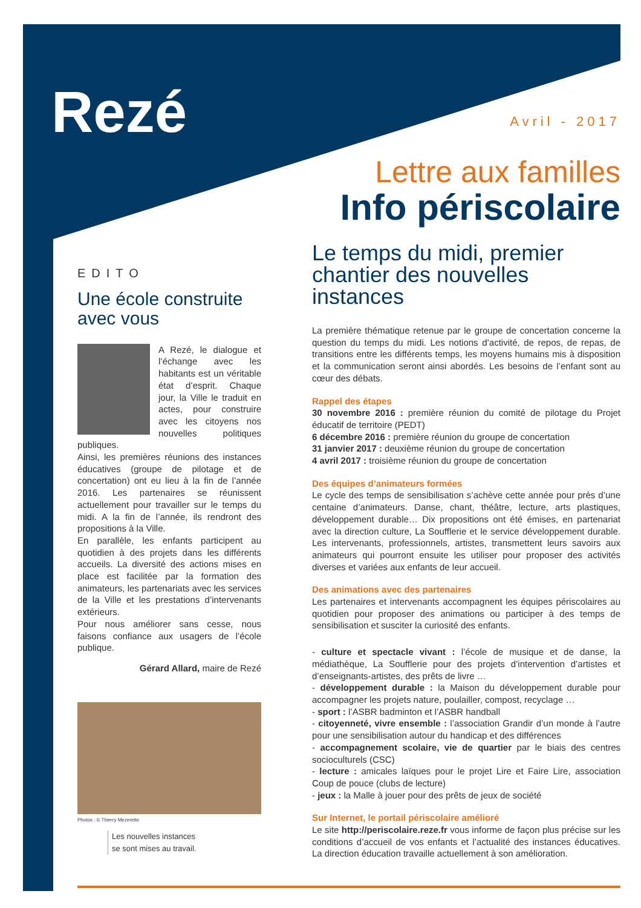Rezé Avril - 2017
Lettre aux familles
Info périscolaire
EDITO
Une école construite avec vous
A Rezé, le dialogue et l’échange avec les habitants est un véritable état d’esprit. Chaque jour, la Ville le traduit en actes, pour construire avec les citoyens nos nouvelles politiques publiques.
Ainsi, les premières réunions des instances éducatives (groupe de pilotage et de concertation) ont eu lieu à la fin de l’année 2016. Les partenaires se réunissent actuellement pour travailler sur le temps du midi. A la fin de l’année, ils rendront des propositions à la Ville.
En parallèle, les enfants participent au quotidien à des projets dans les différents accueils. La diversité des actions mises en place est facilitée par la formation des animateurs, les partenariats avec les services de la Ville et les prestations d’intervenants extérieurs.
Pour nous améliorer sans cesse, nous faisons confiance aux usagers de l’école publique.
Gérard Allard, maire de Rezé
Photos : © Thierry Mezerette
Les nouvelles instances
se sont mises au travail.
Le temps du midi, premier chantier des nouvelles instances
La première thématique retenue par le groupe de concertation concerne la question du temps du midi. Les notions d’activité, de repos, de repas, de transitions entre les différents temps, les moyens humains mis à disposition et la communication seront ainsi abordés. Les besoins de l’enfant sont au cœur des débats.
Rappel des étapes
30 novembre 2016 : première réunion du comité de pilotage du Projet éducatif de territoire (PEDT)
6 décembre 2016 : première réunion du groupe de concertation
31 janvier 2017 : deuxième réunion du groupe de concertation
4 avril 2017 : troisième réunion du groupe de concertation
Des équipes d’animateurs formées
Le cycle des temps de sensibilisation s’achève cette année pour près d’une centaine d’animateurs. Danse, chant, théâtre, lecture, arts plastiques, développement durable… Dix propositions ont été émises, en partenariat avec la direction culture, La Soufflerie et le service développement durable. Les intervenants, professionnels, artistes, transmettent leurs savoirs aux animateurs qui pourront ensuite les utiliser pour proposer des activités diverses et variées aux enfants de leur accueil.
Des animations avec des partenaires
Les partenaires et intervenants accompagnent les équipes périscolaires au quotidien pour proposer des animations ou participer à des temps de sensibilisation et susciter la curiosité des enfants.
- culture et spectacle vivant : l’école de musique et de danse, la médiathèque, La Soufflerie pour des projets d’intervention d’artistes et d’enseignants-artistes, des prêts de livre …
- développement durable : la Maison du développement durable pour accompagner les projets nature, poulailler, compost, recyclage …
- sport : l’ASBR badminton et l’ASBR handball
- citoyenneté, vivre ensemble : l’association Grandir d’un monde à l’autre pour une sensibilisation autour du handicap et des différences
- accompagnement scolaire, vie de quartier par le biais des centres socioculturels (CSC)
- lecture : amicales laïques pour le projet Lire et Faire Lire, association Coup de pouce (clubs de lecture)
- jeux : la Malle à jouer pour des prêts de jeux de société
Sur Internet, le portail périscolaire amélioré
Le site http://periscolaire.reze.fr vous informe de façon plus précise sur les conditions d’accueil de vos enfants et l’actualité des instances éducatives. La direction éducation travaille actuellement à son amélioration.